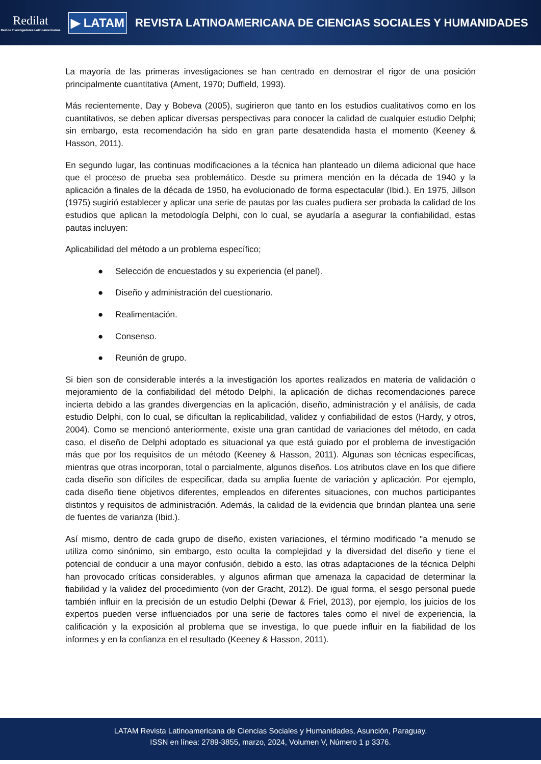Redilat
Red de Investigadores Latinoamericanos
▶ LATAM
REVISTA LATINOAMERICANA DE CIENCIAS SOCIALES Y HUMANIDADES
La mayoría de las primeras investigaciones se han centrado en demostrar el rigor de una posición principalmente cuantitativa (Ament, 1970; Duffield, 1993).
Más recientemente, Day y Bobeva (2005), sugirieron que tanto en los estudios cualitativos como en los cuantitativos, se deben aplicar diversas perspectivas para conocer la calidad de cualquier estudio Delphi; sin embargo, esta recomendación ha sido en gran parte desatendida hasta el momento (Keeney & Hasson, 2011).
En segundo lugar, las continuas modificaciones a la técnica han planteado un dilema adicional que hace que el proceso de prueba sea problemático. Desde su primera mención en la década de 1940 y la aplicación a finales de la década de 1950, ha evolucionado de forma espectacular (Ibid.). En 1975, Jillson (1975) sugirió establecer y aplicar una serie de pautas por las cuales pudiera ser probada la calidad de los estudios que aplican la metodología Delphi, con lo cual, se ayudaría a asegurar la confiabilidad, estas pautas incluyen:
Aplicabilidad del método a un problema específico;
● Selección de encuestados y su experiencia (el panel).
● Diseño y administración del cuestionario.
● Realimentación.
● Consenso.
● Reunión de grupo.
Si bien son de considerable interés a la investigación los aportes realizados en materia de validación o mejoramiento de la confiabilidad del método Delphi, la aplicación de dichas recomendaciones parece incierta debido a las grandes divergencias en la aplicación, diseño, administración y el análisis, de cada estudio Delphi, con lo cual, se dificultan la replicabilidad, validez y confiabilidad de estos (Hardy, y otros, 2004). Como se mencionó anteriormente, existe una gran cantidad de variaciones del método, en cada caso, el diseño de Delphi adoptado es situacional ya que está guiado por el problema de investigación más que por los requisitos de un método (Keeney & Hasson, 2011). Algunas son técnicas específicas, mientras que otras incorporan, total o parcialmente, algunos diseños. Los atributos clave en los que difiere cada diseño son difíciles de especificar, dada su amplia fuente de variación y aplicación. Por ejemplo, cada diseño tiene objetivos diferentes, empleados en diferentes situaciones, con muchos participantes distintos y requisitos de administración. Además, la calidad de la evidencia que brindan plantea una serie de fuentes de varianza (Ibid.).
Así mismo, dentro de cada grupo de diseño, existen variaciones, el término modificado "a menudo se utiliza como sinónimo, sin embargo, esto oculta la complejidad y la diversidad del diseño y tiene el potencial de conducir a una mayor confusión, debido a esto, las otras adaptaciones de la técnica Delphi han provocado críticas considerables, y algunos afirman que amenaza la capacidad de determinar la fiabilidad y la validez del procedimiento (von der Gracht, 2012). De igual forma, el sesgo personal puede también influir en la precisión de un estudio Delphi (Dewar & Friel, 2013), por ejemplo, los juicios de los expertos pueden verse influenciados por una serie de factores tales como el nivel de experiencia, la calificación y la exposición al problema que se investiga, lo que puede influir en la fiabilidad de los informes y en la confianza en el resultado (Keeney & Hasson, 2011).
LATAM Revista Latinoamericana de Ciencias Sociales y Humanidades, Asunción, Paraguay.
ISSN en línea: 2789-3855, marzo, 2024, Volumen V, Número 1 p 3376.